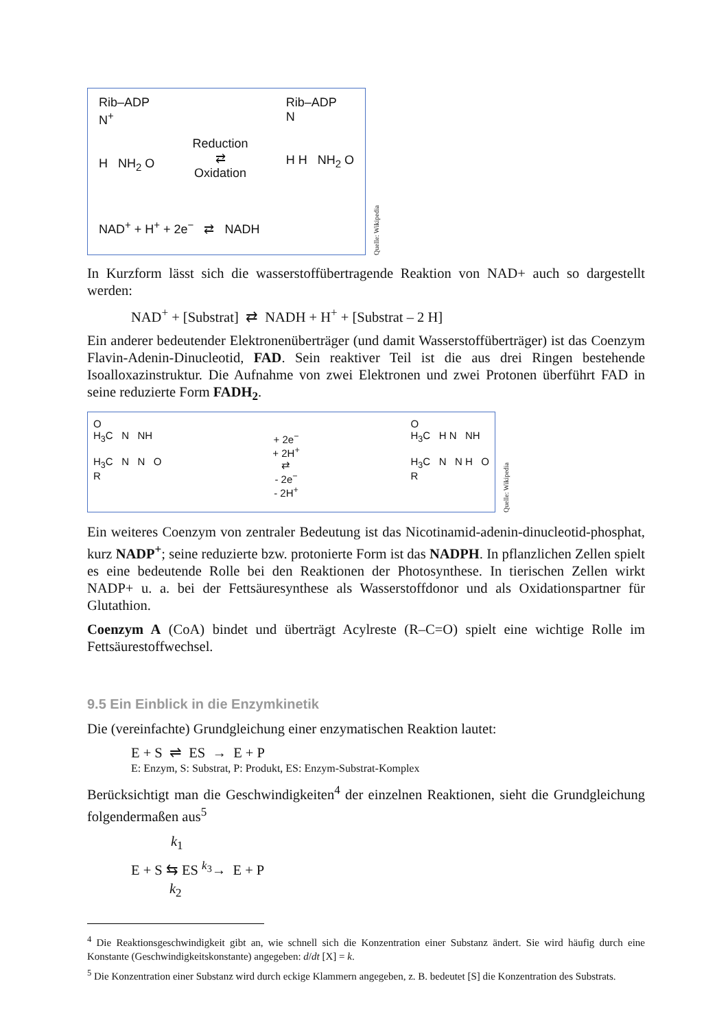Rib–ADP
N<sup>+</sup>
H NH<sub>2</sub> O
Reduction
⇄
Oxidation
Rib–ADP
N
H H NH<sub>2</sub> O
NAD<sup>+</sup> + H<sup>+</sup> + 2e<sup>−</sup> ⇄ NADH
Quelle: Wikipedia
In Kurzform lässt sich die wasserstoffübertragende Reaktion von NAD+ auch so dargestellt werden:
NAD<sup>+</sup> + [Substrat] ⇄ NADH + H<sup>+</sup> + [Substrat – 2 H]
Ein anderer bedeutender Elektronenüberträger (und damit Wasserstoffüberträger) ist das Coenzym Flavin-Adenin-Dinucleotid, FAD. Sein reaktiver Teil ist die aus drei Ringen bestehende Isoalloxazinstruktur. Die Aufnahme von zwei Elektronen und zwei Protonen überführt FAD in seine reduzierte Form FADH<sub>2</sub>.
O
H<sub>3</sub>C N NH
H<sub>3</sub>C N N O
R
+ 2e<sup>−</sup>
+ 2H<sup>+</sup>
⇄
- 2e<sup>−</sup>
- 2H<sup>+</sup>
O
H<sub>3</sub>C H N NH
H<sub>3</sub>C N N H O
R
Quelle: Wikipedia
Ein weiteres Coenzym von zentraler Bedeutung ist das Nicotinamid-adenin-dinucleotid-phosphat, kurz NADP<sup>+</sup>; seine reduzierte bzw. protonierte Form ist das NADPH. In pflanzlichen Zellen spielt es eine bedeutende Rolle bei den Reaktionen der Photosynthese. In tierischen Zellen wirkt NADP+ u. a. bei der Fettsäuresynthese als Wasserstoffdonor und als Oxidationspartner für Glutathion.
Coenzym A (CoA) bindet und überträgt Acylreste (R–C=O) spielt eine wichtige Rolle im Fettsäurestoffwechsel.
9.5 Ein Einblick in die Enzymkinetik
Die (vereinfachte) Grundgleichung einer enzymatischen Reaktion lautet:
E + S ⇌ ES → E + P
E: Enzym, S: Substrat, P: Produkt, ES: Enzym-Substrat-Komplex
Berücksichtigt man die Geschwindigkeiten<sup>4</sup> der einzelnen Reaktionen, sieht die Grundgleichung folgendermaßen aus<sup>5</sup>
k<sub>1</sub>
E + S ⇆ ES <sup>k<sub>3</sub></sup>→ E + P
k<sub>2</sub>
<sup>4</sup> Die Reaktionsgeschwindigkeit gibt an, wie schnell sich die Konzentration einer Substanz ändert. Sie wird häufig durch eine Konstante (Geschwindigkeitskonstante) angegeben: d/dt [X] = k.
<sup>5</sup> Die Konzentration einer Substanz wird durch eckige Klammern angegeben, z. B. bedeutet [S] die Konzentration des Substrats.